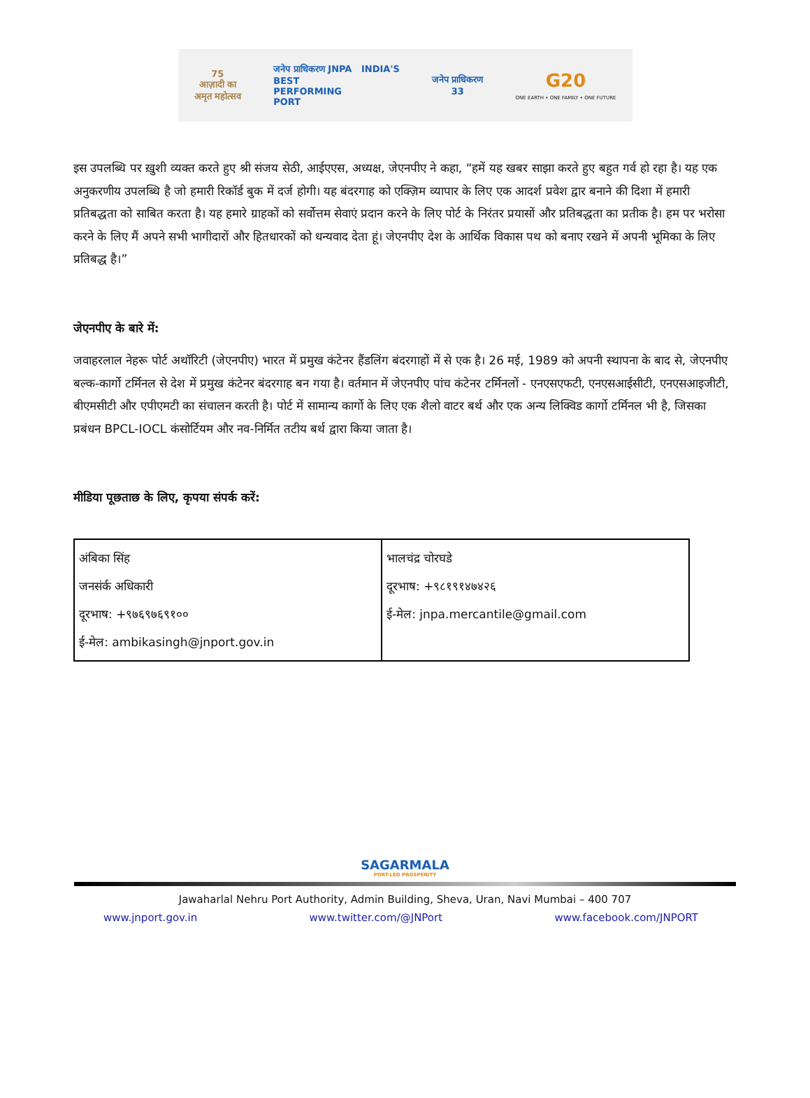75
आज़ादी का
अमृत महोत्सव
जनेप प्राधिकरण JNPA INDIA'S
BEST
PERFORMING
PORT
जनेप प्राधिकरण
33
G20
ONE EARTH • ONE FAMILY • ONE FUTURE
इस उपलब्धि पर ख़ुशी व्यक्त करते हुए श्री संजय सेठी, आईएएस, अध्यक्ष, जेएनपीए ने कहा, “हमें यह खबर साझा करते हुए बहुत गर्व हो रहा है। यह एक अनुकरणीय उपलब्धि है जो हमारी रिकॉर्ड बुक में दर्ज होगी। यह बंदरगाह को एक्ज़िम व्यापार के लिए एक आदर्श प्रवेश द्वार बनाने की दिशा में हमारी प्रतिबद्धता को साबित करता है। यह हमारे ग्राहकों को सर्वोत्तम सेवाएं प्रदान करने के लिए पोर्ट के निरंतर प्रयासों और प्रतिबद्धता का प्रतीक है। हम पर भरोसा करने के लिए मैं अपने सभी भागीदारों और हितधारकों को धन्यवाद देता हूं। जेएनपीए देश के आर्थिक विकास पथ को बनाए रखने में अपनी भूमिका के लिए प्रतिबद्ध है।”
जेएनपीए के बारे में:
जवाहरलाल नेहरू पोर्ट अथॉरिटी (जेएनपीए) भारत में प्रमुख कंटेनर हैंडलिंग बंदरगाहों में से एक है। 26 मई, 1989 को अपनी स्थापना के बाद से, जेएनपीए बल्क-कार्गो टर्मिनल से देश में प्रमुख कंटेनर बंदरगाह बन गया है। वर्तमान में जेएनपीए पांच कंटेनर टर्मिनलों - एनएसएफटी, एनएसआईसीटी, एनएसआइजीटी, बीएमसीटी और एपीएमटी का संचालन करती है। पोर्ट में सामान्य कार्गो के लिए एक शैलो वाटर बर्थ और एक अन्य लिक्विड कार्गो टर्मिनल भी है, जिसका प्रबंधन BPCL-IOCL कंसोर्टियम और नव-निर्मित तटीय बर्थ द्वारा किया जाता है।
मीडिया पूछताछ के लिए, कृपया संपर्क करें:
| अंबिका सिंह जनसंर्क अधिकारी दूरभाष: +९७६९७६९१०० ई-मेल: ambikasingh@jnport.gov.in | भालचंद्र चोरघडे दूरभाष: +९८१९१४७४२६ ई-मेल: jnpa.mercantile@gmail.com |
SAGARMALA
PORT-LED PROSPERITY
Jawaharlal Nehru Port Authority, Admin Building, Sheva, Uran, Navi Mumbai – 400 707
www.jnport.gov.in www.twitter.com/@JNPort www.facebook.com/JNPORT